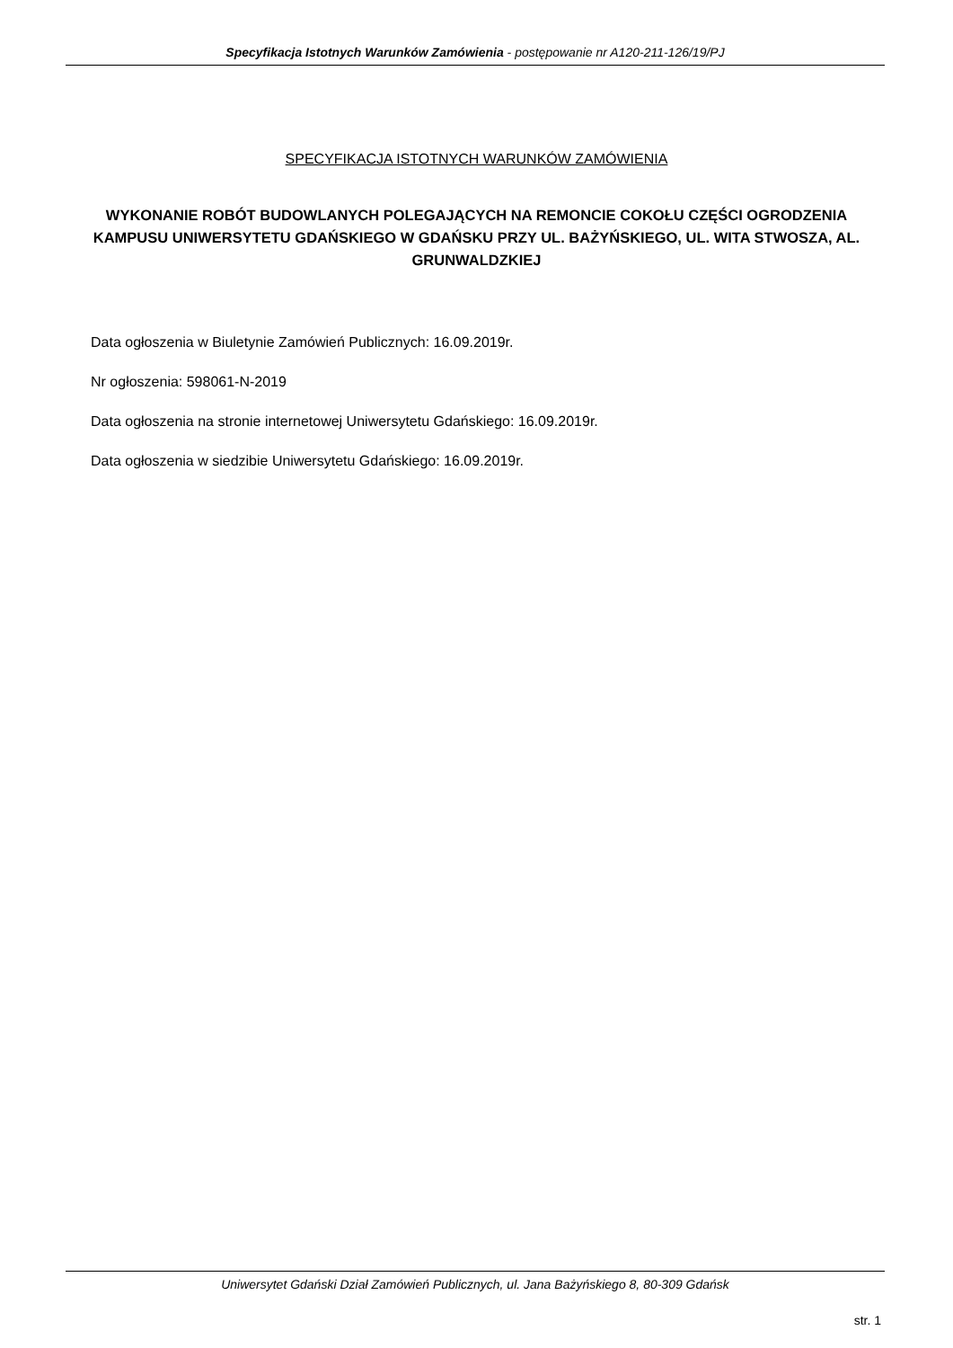Specyfikacja Istotnych Warunków Zamówienia - postępowanie nr A120-211-126/19/PJ
SPECYFIKACJA ISTOTNYCH WARUNKÓW ZAMÓWIENIA
WYKONANIE ROBÓT BUDOWLANYCH POLEGAJĄCYCH NA REMONCIE COKOŁU CZĘŚCI OGRODZENIA KAMPUSU UNIWERSYTETU GDAŃSKIEGO W GDAŃSKU PRZY UL. BAŻYŃSKIEGO, UL. WITA STWOSZA, AL. GRUNWALDZKIEJ
Data ogłoszenia w Biuletynie Zamówień Publicznych: 16.09.2019r.
Nr ogłoszenia: 598061-N-2019
Data ogłoszenia na stronie internetowej Uniwersytetu Gdańskiego: 16.09.2019r.
Data ogłoszenia w siedzibie Uniwersytetu Gdańskiego: 16.09.2019r.
Uniwersytet Gdański Dział Zamówień Publicznych, ul. Jana Bażyńskiego 8, 80-309 Gdańsk
str. 1